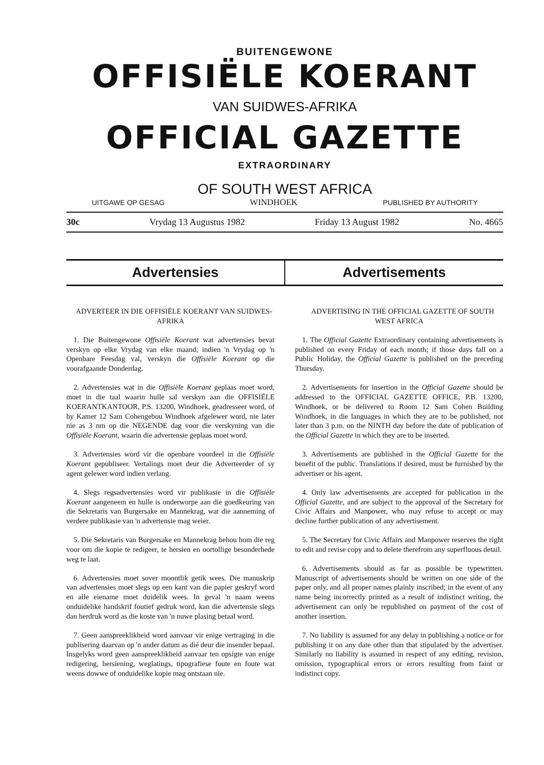BUITENGEWONE
OFFISIËLE KOERANT
VAN SUIDWES-AFRIKA
OFFICIAL GAZETTE
EXTRAORDINARY
OF SOUTH WEST AFRICA
UITGAWE OP GESAG WINDHOEK PUBLISHED BY AUTHORITY
30c Vrydag 13 Augustus 1982 Friday 13 August 1982 No. 4665
Advertensies Advertisements
ADVERTEER IN DIE OFFISIËLE KOERANT VAN SUIDWES-AFRIKA
1. Die Buitengewone Offisiële Koerant wat advertensies bevat verskyn op elke Vrydag van elke maand; indien 'n Vrydag op 'n Openbare Feesdag val, verskyn die Offisiële Koerant op die voorafgaande Donderdag.
2. Advertensies wat in die Offisiële Koerant geplaas moet word, moet in die taal waarin hulle sal verskyn aan die OFFISIËLE KOERANTKANTOOR, P.S. 13200, Windhoek, geadresseer word, of by Kamer 12 Sam Cohengebou Windhoek afgelewer word, nie later nie as 3 nm op die NEGENDE dag voor die verskyning van die Offisiële Koerant, waarin die advertensie geplaas moet word.
3. Advertensies word vir die openbare voordeel in die Offisiële Koerant gepubliseer. Vertalings moet deur die Adverteerder of sy agent gelewer word indien verlang.
4. Slegs regsadvertensies word vir publikasie in die Offisiële Koerant aangeneem en hulle is onderworpe aan die goedkeuring van die Sekretaris van Burgersake en Mannekrag, wat die aanneming of verdere publikasie van 'n advertensie mag weier.
5. Die Sekretaris van Burgersake en Mannekrag behou hom die reg voor om die kopie te redigeer, te hersien en oortollige besonderhede weg te laat.
6. Advertensies moet sover moontlik getik wees. Die manuskrip van advertensies moet slegs op een kant van die papier geskryf word en alle eiename moet duidelik wees. In geval 'n naam weens onduidelike handskrif foutief gedruk word, kan die advertensie slegs dan herdruk word as die koste van 'n nuwe plasing betaal word.
7. Geen aanspreeklikheid word aanvaar vir enige vertraging in die publisering daarvan op 'n ander datum as dié deur die insender bepaal. Insgelyks word geen aanspreeklikheid aanvaar ten opsigte van enige redigering, hersiening, weglatings, tipografiese foute en foute wat weens dowwe of onduidelike kopie mag ontstaan nie.
ADVERTISING IN THE OFFICIAL GAZETTE OF SOUTH WEST AFRICA
1. The Official Gazette Extraordinary containing advertisements is published on every Friday of each month; if those days fall on a Public Holiday, the Official Gazette is published on the preceding Thursday.
2. Advertisements for insertion in the Official Gazette should be addressed to the OFFICIAL GAZETTE OFFICE, P.B. 13200, Windhoek, or be delivered to Room 12 Sam Cohen Building Windhoek, in die languages in which they are to be published, not later than 3 p.m. on the NINTH day before the date of publication of the Official Gazette in which they are to be inserted.
3. Advertisements are published in the Official Gazette for the benefit of the public. Translations if desired, must be furnished by the advertiser or his agent.
4. Only law advertisements are accepted for publication in the Official Gazette, and are subject to the approval of the Secretary for Civic Affairs and Manpower, who may refuse to accept or may decline further publication of any advertisement.
5. The Secretary for Civic Affairs and Manpower reserves the right to edit and revise copy and to delete therefrom any superfluous detail.
6. Advertisements should as far as possible be typewritten. Manuscript of advertisements should be written on one side of the paper only, and all proper names plainly inscribed; in the event of any name being incorrectly printed as a result of indistinct writing, the advertisement can only be republished on payment of the cost of another insertion.
7. No liability is assumed for any delay in publishing a notice or for publishing it on any date other than that stipulated by the advertiser. Similarly no liability is assumed in respect of any editing, revision, omission, typographical errors or errors resulting from faint or indistinct copy.